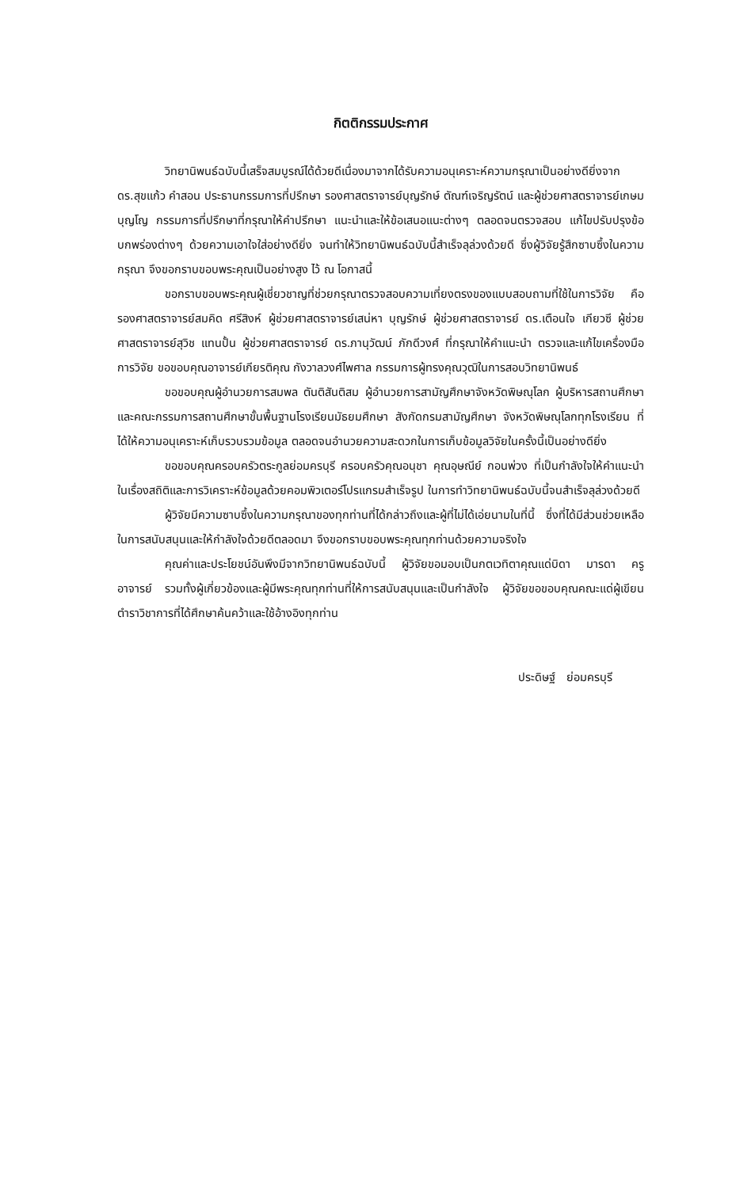กิตติกรรมประกาศ
วิทยานิพนธ์ฉบับนี้เสร็จสมบูรณ์ได้ด้วยดีเนื่องมาจากได้รับความอนุเคราะห์ความกรุณาเป็นอย่างดียิ่งจาก ดร.สุขแก้ว คำสอน ประธานกรรมการที่ปรึกษา รองศาสตราจารย์บุญรักษ์ ตัณฑ์เจริญรัตน์ และผู้ช่วยศาสตราจารย์เกษม บุญโญ กรรมการที่ปรึกษาที่กรุณาให้คำปรึกษา แนะนำและให้ข้อเสนอแนะต่างๆ ตลอดจนตรวจสอบ แก้ไขปรับปรุงข้อบกพร่องต่างๆ ด้วยความเอาใจใส่อย่างดียิ่ง จนทำให้วิทยานิพนธ์ฉบับนี้สำเร็จลุล่วงด้วยดี ซึ่งผู้วิจัยรู้สึกซาบซึ้งในความกรุณา จึงขอกราบขอบพระคุณเป็นอย่างสูง ไว้ ณ โอกาสนี้
ขอกราบขอบพระคุณผู้เชี่ยวชาญที่ช่วยกรุณาตรวจสอบความเที่ยงตรงของแบบสอบถามที่ใช้ในการวิจัย คือ รองศาสตราจารย์สมคิด ศรีสิงห์ ผู้ช่วยศาสตราจารย์เสน่หา บุญรักษ์ ผู้ช่วยศาสตราจารย์ ดร.เตือนใจ เกียวซี ผู้ช่วยศาสตราจารย์สุวิช แทนปั้น ผู้ช่วยศาสตราจารย์ ดร.ภานุวัฒน์ ภักดีวงศ์ ที่กรุณาให้คำแนะนำ ตรวจและแก้ไขเครื่องมือการวิจัย ขอขอบคุณอาจารย์เกียรติคุณ กังวาลวงศ์ไพศาล กรรมการผู้ทรงคุณวุฒิในการสอบวิทยานิพนธ์
ขอขอบคุณผู้อำนวยการสมพล ตันติสันติสม ผู้อำนวยการสามัญศึกษาจังหวัดพิษณุโลก ผู้บริหารสถานศึกษาและคณะกรรมการสถานศึกษาขั้นพื้นฐานโรงเรียนมัธยมศึกษา สังกัดกรมสามัญศึกษา จังหวัดพิษณุโลกทุกโรงเรียน ที่ได้ให้ความอนุเคราะห์เก็บรวบรวมข้อมูล ตลอดจนอำนวยความสะดวกในการเก็บข้อมูลวิจัยในครั้งนี้เป็นอย่างดียิ่ง
ขอขอบคุณครอบครัวตระกูลย่อมครบุรี ครอบครัวคุณอนุชา คุณอุษณีย์ กอนพ่วง ที่เป็นกำลังใจให้คำแนะนำในเรื่องสถิติและการวิเคราะห์ข้อมูลด้วยคอมพิวเตอร์โปรแกรมสำเร็จรูป ในการทำวิทยานิพนธ์ฉบับนี้จนสำเร็จลุล่วงด้วยดี
ผู้วิจัยมีความซาบซึ้งในความกรุณาของทุกท่านที่ได้กล่าวถึงและผู้ที่ไม่ได้เอ่ยนามในที่นี้ ซึ่งที่ได้มีส่วนช่วยเหลือในการสนับสนุนและให้กำลังใจด้วยดีตลอดมา จึงขอกราบขอบพระคุณทุกท่านด้วยความจริงใจ
คุณค่าและประโยชน์อันพึงมีจากวิทยานิพนธ์ฉบับนี้ ผู้วิจัยขอมอบเป็นกตเวทิตาคุณแด่บิดา มารดา ครู อาจารย์ รวมทั้งผู้เกี่ยวข้องและผู้มีพระคุณทุกท่านที่ให้การสนับสนุนและเป็นกำลังใจ ผู้วิจัยขอขอบคุณคณะแด่ผู้เขียนตำราวิชาการที่ได้ศึกษาค้นคว้าและใช้อ้างอิงทุกท่าน
ประดิษฐ์ ย่อมครบุรี